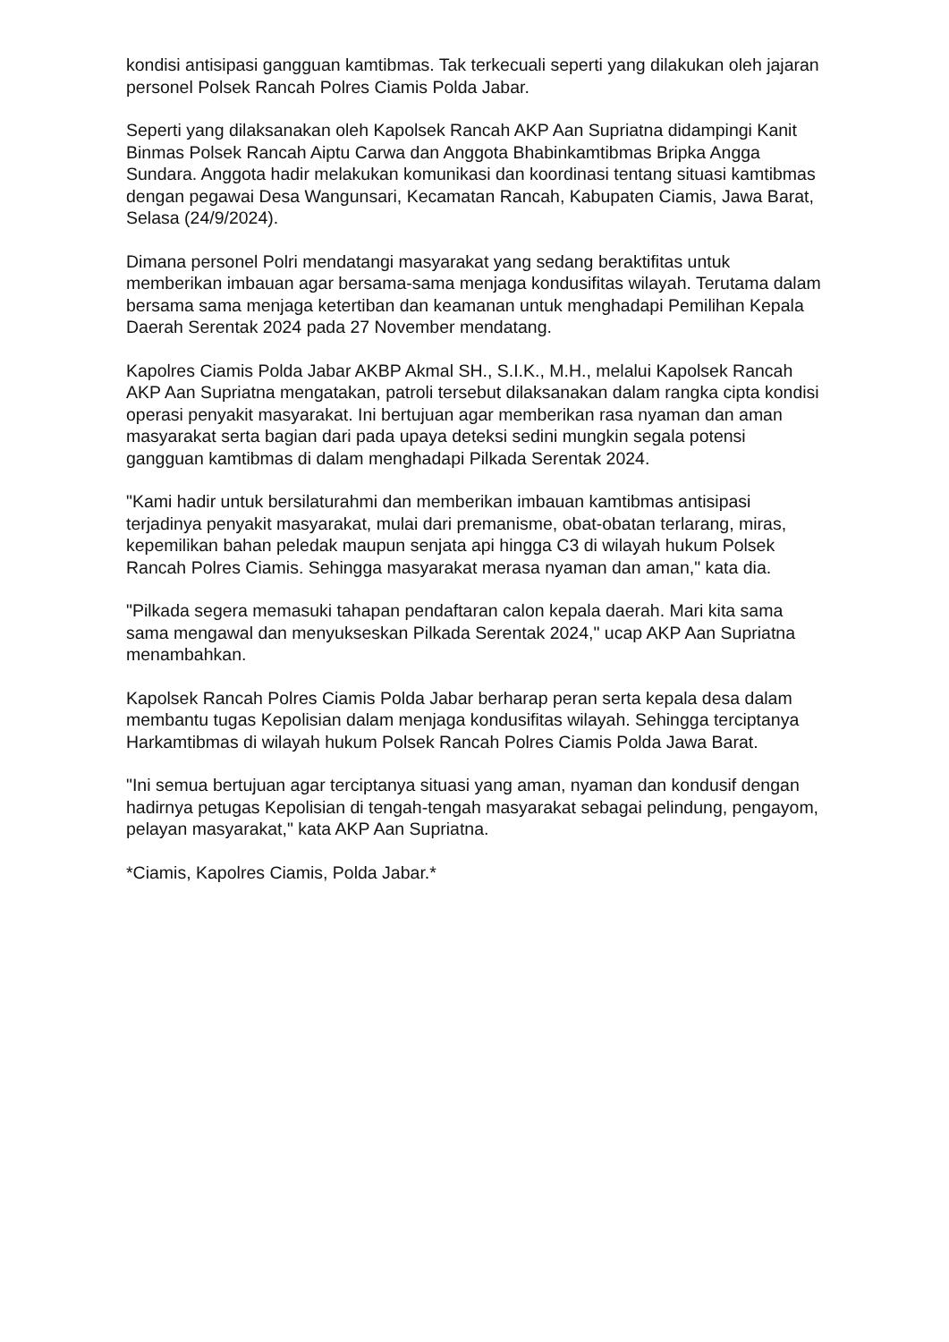kondisi antisipasi gangguan kamtibmas. Tak terkecuali seperti yang dilakukan oleh jajaran personel Polsek Rancah Polres Ciamis Polda Jabar.
Seperti yang dilaksanakan oleh Kapolsek Rancah AKP Aan Supriatna didampingi Kanit Binmas Polsek Rancah Aiptu Carwa dan Anggota Bhabinkamtibmas Bripka Angga Sundara. Anggota hadir melakukan komunikasi dan koordinasi tentang situasi kamtibmas dengan pegawai Desa Wangunsari, Kecamatan Rancah, Kabupaten Ciamis, Jawa Barat, Selasa (24/9/2024).
Dimana personel Polri mendatangi masyarakat yang sedang beraktifitas untuk memberikan imbauan agar bersama-sama menjaga kondusifitas wilayah. Terutama dalam bersama sama menjaga ketertiban dan keamanan untuk menghadapi Pemilihan Kepala Daerah Serentak 2024 pada 27 November mendatang.
Kapolres Ciamis Polda Jabar AKBP Akmal SH., S.I.K., M.H., melalui Kapolsek Rancah AKP Aan Supriatna mengatakan, patroli tersebut dilaksanakan dalam rangka cipta kondisi operasi penyakit masyarakat. Ini bertujuan agar memberikan rasa nyaman dan aman masyarakat serta bagian dari pada upaya deteksi sedini mungkin segala potensi gangguan kamtibmas di dalam menghadapi Pilkada Serentak 2024.
"Kami hadir untuk bersilaturahmi dan memberikan imbauan kamtibmas antisipasi terjadinya penyakit masyarakat, mulai dari premanisme, obat-obatan terlarang, miras, kepemilikan bahan peledak maupun senjata api hingga C3 di wilayah hukum Polsek Rancah Polres Ciamis. Sehingga masyarakat merasa nyaman dan aman," kata dia.
"Pilkada segera memasuki tahapan pendaftaran calon kepala daerah. Mari kita sama sama mengawal dan menyukseskan Pilkada Serentak 2024," ucap AKP Aan Supriatna menambahkan.
Kapolsek Rancah Polres Ciamis Polda Jabar berharap peran serta kepala desa dalam membantu tugas Kepolisian dalam menjaga kondusifitas wilayah. Sehingga terciptanya Harkamtibmas di wilayah hukum Polsek Rancah Polres Ciamis Polda Jawa Barat.
"Ini semua bertujuan agar terciptanya situasi yang aman, nyaman dan kondusif dengan hadirnya petugas Kepolisian di tengah-tengah masyarakat sebagai pelindung, pengayom, pelayan masyarakat," kata AKP Aan Supriatna.
*Ciamis, Kapolres Ciamis, Polda Jabar.*